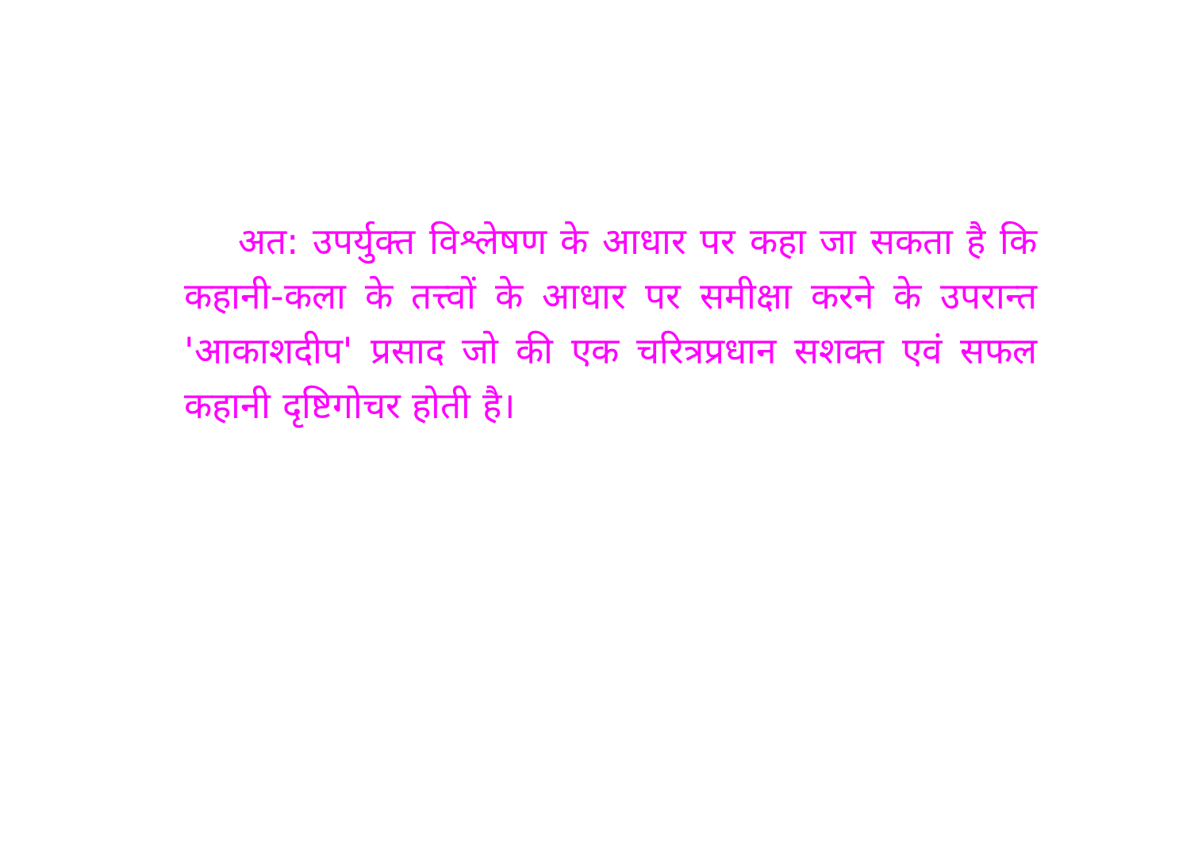अत: उपर्युक्त विश्लेषण के आधार पर कहा जा सकता है कि कहानी-कला के तत्त्वों के आधार पर समीक्षा करने के उपरान्त 'आकाशदीप' प्रसाद जो की एक चरित्रप्रधान सशक्त एवं सफल कहानी दृष्टिगोचर होती है।